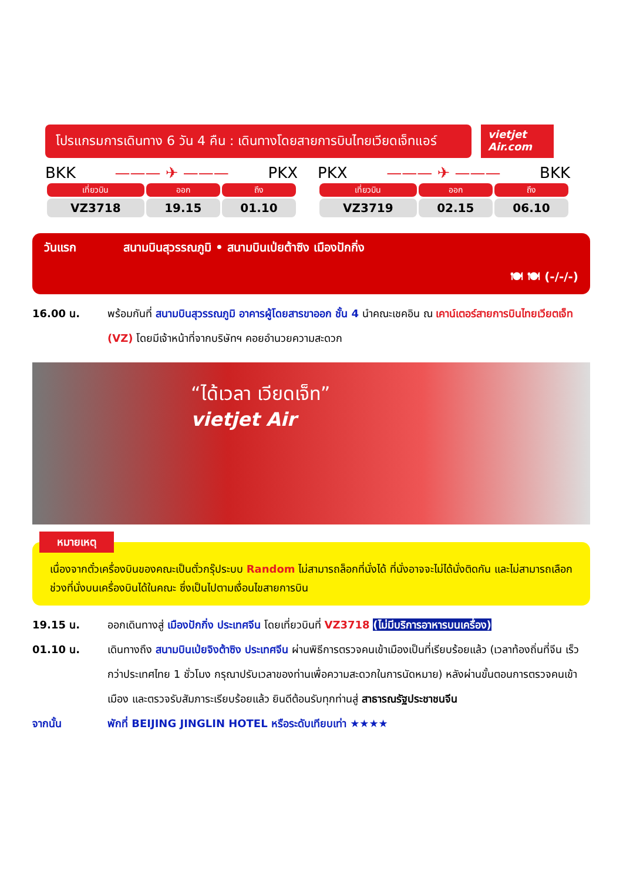โปรแกรมการเดินทาง 6 วัน 4 คืน : เดินทางโดยสายการบินไทยเวียดเจ็ทแอร์
vietjet Air.com
BKK ——— ✈ ——— PKX
| เที่ยวบิน | ออก | ถึง |
| --- | --- | --- |
| VZ3718 | 19.15 | 01.10 |
PKX ——— ✈ ——— BKK
| เที่ยวบิน | ออก | ถึง |
| --- | --- | --- |
| VZ3719 | 02.15 | 06.10 |
วันแรก สนามบินสุวรรณภูมิ • สนามบินเป่ยต้าซิง เมืองปักกิ่ง
🍽 🍽 (-/-/-)
16.00 น. พร้อมกันที่ สนามบินสุวรรณภูมิ อาคารผู้โดยสารขาออก ชั้น 4 นำคณะเชคอิน ณ เคาน์เตอร์สายการบินไทยเวียตเจ็ท (VZ) โดยมีเจ้าหน้าที่จากบริษัทฯ คอยอำนวยความสะดวก
“ได้เวลา เวียดเจ็ท”
vietjet Air
หมายเหตุ
เนื่องจากตั๋วเครื่องบินของคณะเป็นตั๋วกรุ๊ประบบ Random ไม่สามารถล็อกที่นั่งได้ ที่นั่งอาจจะไม่ได้นั่งติดกัน และไม่สามารถเลือกช่วงที่นั่งบนเครื่องบินได้ในคณะ ซึ่งเป็นไปตามเงื่อนไขสายการบิน
19.15 น. ออกเดินทางสู่ เมืองปักกิ่ง ประเทศจีน โดยเที่ยวบินที่ VZ3718 (ไม่มีบริการอาหารบนเครื่อง)
01.10 น. เดินทางถึง สนามบินเป่ยจิงต้าซิง ประเทศจีน ผ่านพิธีการตรวจคนเข้าเมืองเป็นที่เรียบร้อยแล้ว (เวลาท้องถิ่นที่จีน เร็วกว่าประเทศไทย 1 ชั่วโมง กรุณาปรับเวลาของท่านเพื่อความสะดวกในการนัดหมาย) หลังผ่านขั้นตอนการตรวจคนเข้าเมือง และตรวจรับสัมภาระเรียบร้อยแล้ว ยินดีต้อนรับทุกท่านสู่ สาธารณรัฐประชาชนจีน
จากนั้น พักที่ BEIJING JINGLIN HOTEL หรือระดับเทียบเท่า ★★★★